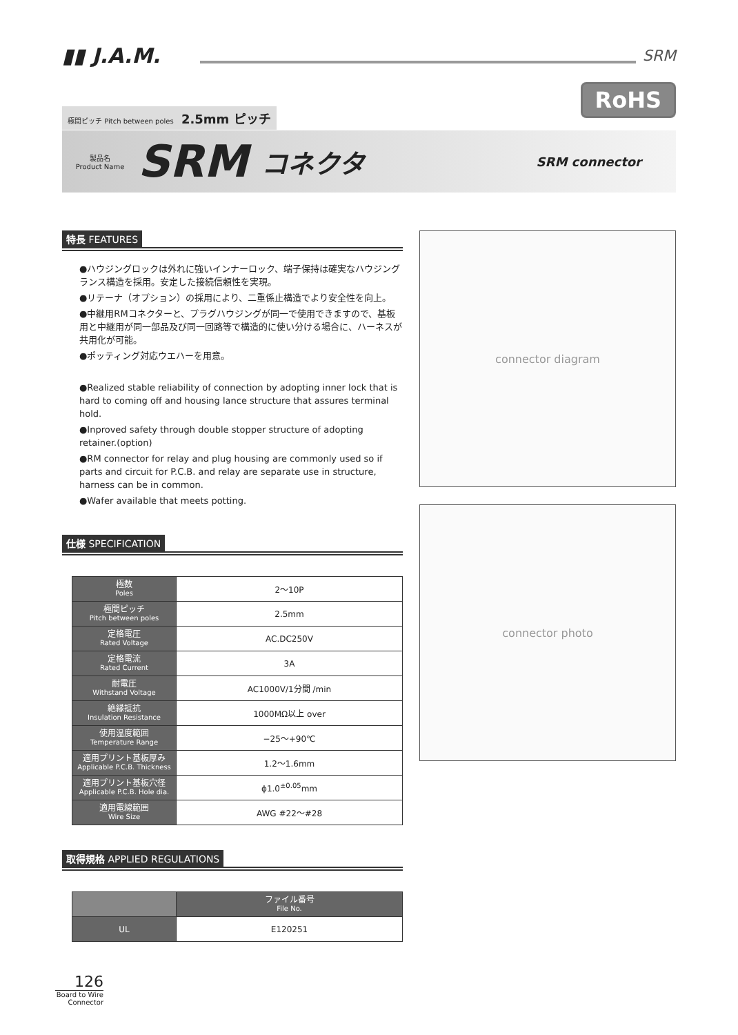▮▮ J.A.M.
SRM
RoHS
極間ピッチ Pitch between poles 2.5mm ピッチ
製品名
Product Name SRM コネクタ SRM connector
特長 FEATURES
●ハウジングロックは外れに強いインナーロック、端子保持は確実なハウジングランス構造を採用。安定した接続信頼性を実現。
●リテーナ（オプション）の採用により、二重係止構造でより安全性を向上。
●中継用RMコネクターと、プラグハウジングが同一で使用できますので、基板用と中継用が同一部品及び同一回路等で構造的に使い分ける場合に、ハーネスが共用化が可能。
●ポッティング対応ウエハーを用意。
●Realized stable reliability of connection by adopting inner lock that is hard to coming off and housing lance structure that assures terminal hold.
●Inproved safety through double stopper structure of adopting retainer.(option)
●RM connector for relay and plug housing are commonly used so if parts and circuit for P.C.B. and relay are separate use in structure, harness can be in common.
●Wafer available that meets potting.
仕様 SPECIFICATION
| 極数 Poles | 2～10P |
| 極間ピッチ Pitch between poles | 2.5mm |
| 定格電圧 Rated Voltage | AC.DC250V |
| 定格電流 Rated Current | 3A |
| 耐電圧 Withstand Voltage | AC1000V/1分間 /min |
| 絶縁抵抗 Insulation Resistance | 1000MΩ以上 over |
| 使用温度範囲 Temperature Range | −25～+90℃ |
| 適用プリント基板厚み Applicable P.C.B. Thickness | 1.2～1.6mm |
| 適用プリント基板穴径 Applicable P.C.B. Hole dia. | ϕ1.0<sup>±0.05</sup>mm |
| 適用電線範囲 Wire Size | AWG #22～#28 |
取得規格 APPLIED REGULATIONS
| | ファイル番号 File No. |
| --- | --- |
| UL | E120251 |
connector diagram
connector photo
126
Board to Wire Connector